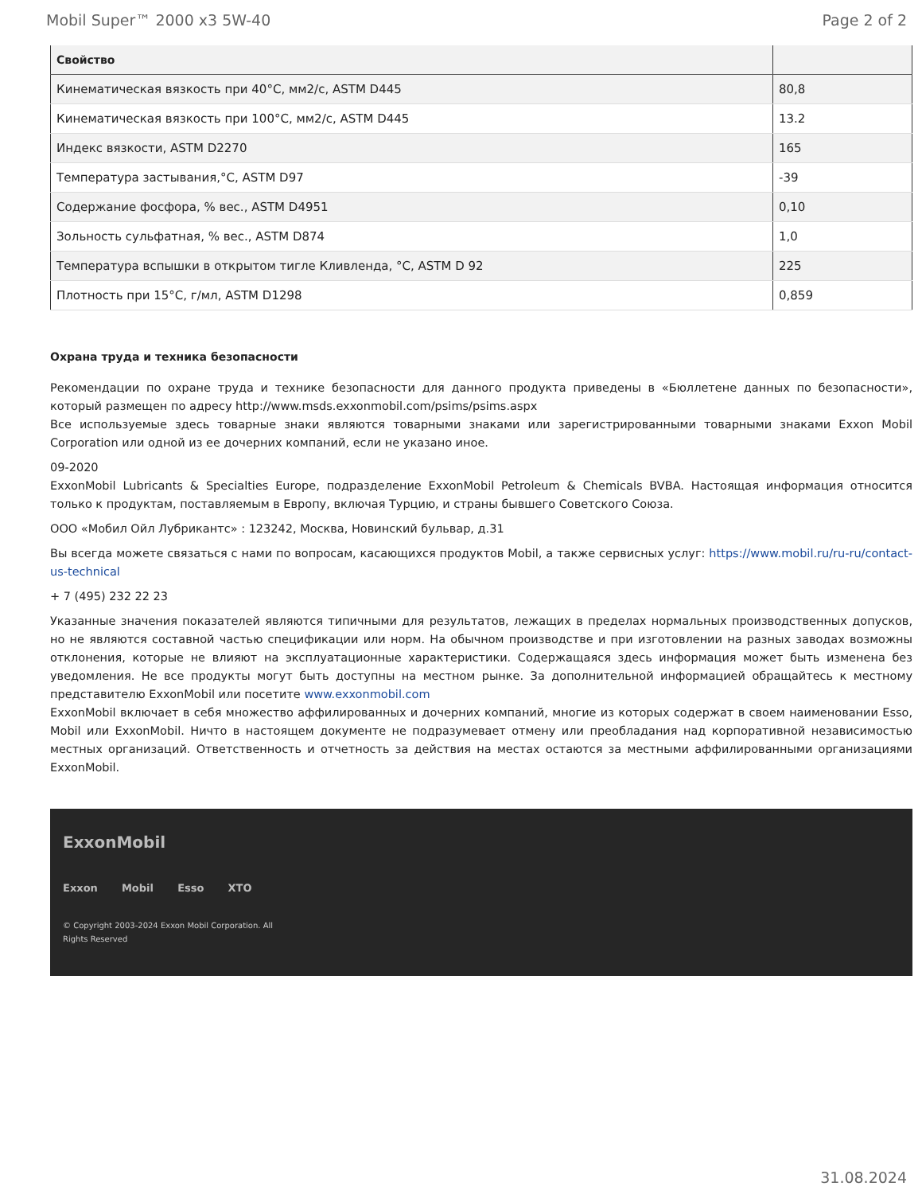Mobil Super™ 2000 x3 5W-40 Page 2 of 2
| Свойство | |
| --- | --- |
| Кинематическая вязкость при 40°C, мм2/с, ASTM D445 | 80,8 |
| Кинематическая вязкость при 100°C, мм2/с, ASTM D445 | 13.2 |
| Индекс вязкости, ASTM D2270 | 165 |
| Температура застывания,°C, ASTM D97 | -39 |
| Содержание фосфора, % вес., ASTM D4951 | 0,10 |
| Зольность сульфатная, % вес., ASTM D874 | 1,0 |
| Температура вспышки в открытом тигле Кливленда, °C, ASTM D 92 | 225 |
| Плотность при 15°C, г/мл, ASTM D1298 | 0,859 |
Охрана труда и техника безопасности
Рекомендации по охране труда и технике безопасности для данного продукта приведены в «Бюллетене данных по безопасности», который размещен по адресу http://www.msds.exxonmobil.com/psims/psims.aspx
Все используемые здесь товарные знаки являются товарными знаками или зарегистрированными товарными знаками Exxon Mobil Corporation или одной из ее дочерних компаний, если не указано иное.
09-2020
ExxonMobil Lubricants & Specialties Europe, подразделение ExxonMobil Petroleum & Chemicals BVBA. Настоящая информация относится только к продуктам, поставляемым в Европу, включая Турцию, и страны бывшего Советского Союза.
ООО «Мобил Ойл Лубрикантс» : 123242, Москва, Новинский бульвар, д.31
Вы всегда можете связаться с нами по вопросам, касающихся продуктов Mobil, а также сервисных услуг: https://www.mobil.ru/ru-ru/contact-us-technical
+ 7 (495) 232 22 23
Указанные значения показателей являются типичными для результатов, лежащих в пределах нормальных производственных допусков, но не являются составной частью спецификации или норм. На обычном производстве и при изготовлении на разных заводах возможны отклонения, которые не влияют на эксплуатационные характеристики. Содержащаяся здесь информация может быть изменена без уведомления. Не все продукты могут быть доступны на местном рынке. За дополнительной информацией обращайтесь к местному представителю ExxonMobil или посетите www.exxonmobil.com
ExxonMobil включает в себя множество аффилированных и дочерних компаний, многие из которых содержат в своем наименовании Esso, Mobil или ExxonMobil. Ничто в настоящем документе не подразумевает отмену или преобладания над корпоративной независимостью местных организаций. Ответственность и отчетность за действия на местах остаются за местными аффилированными организациями ExxonMobil.
ExxonMobil
Exxon Mobil Esso XTO
© Copyright 2003-2024 Exxon Mobil Corporation. All
Rights Reserved
31.08.2024